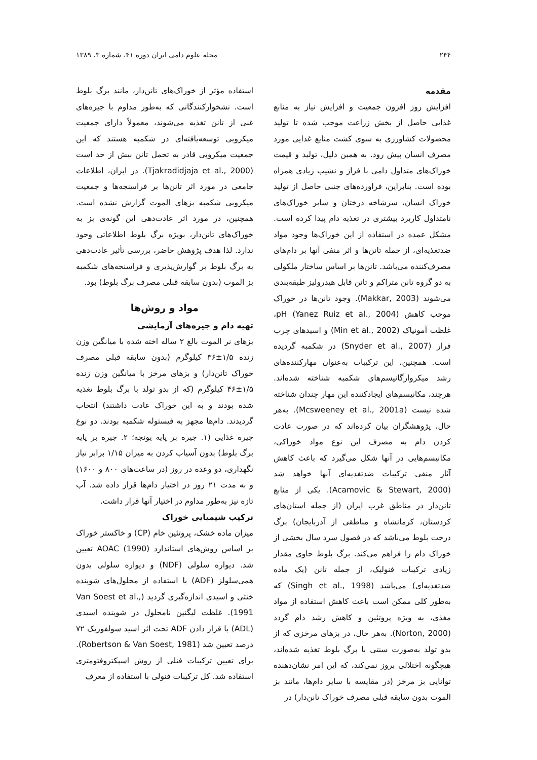۲۴۴ مجله علوم دامی ایران دوره ۴۱، شماره ۳، ۱۳۸۹
مقدمه
افزایش روز افزون جمعیت و افزایش نیاز به منابع غذایی حاصل از بخش زراعت موجب شده تا تولید محصولات کشاورزی به سوی کشت منابع غذایی مورد مصرف انسان پیش رود. به همین دلیل، تولید و قیمت خوراک‌های متداول دامی با فراز و نشیب زیادی همراه بوده است. بنابراین، فراورده‌های جنبی حاصل از تولید خوراک انسان، سرشاخه درختان و سایر خوراک‌های نامتداول کاربرد بیشتری در تغذیه دام پیدا کرده است. مشکل عمده در استفاده از این خوراک‌ها وجود مواد ضدتغذیه‌ای، از جمله تانن‌ها و اثر منفی آنها بر دام‌های مصرف‌کننده می‌باشد. تانن‌ها بر اساس ساختار ملکولی به دو گروه تانن متراکم و تانن قابل هیدرولیز طبقه‌بندی می‌شوند (Makkar, 2003). وجود تانن‌ها در خوراک موجب کاهش pH (Yanez Ruiz et al., 2004)، غلظت آمونیاک (Min et al., 2002) و اسیدهای چرب فرار (Snyder et al., 2007) در شکمبه گردیده است. همچنین، این ترکیبات به‌عنوان مهارکننده‌های رشد میکروارگانیسم‌های شکمبه شناخته شده‌اند. هرچند، مکانیسم‌های ایجادکننده این مهار چندان شناخته شده نیست (Mcsweeney et al., 2001a). به‌هر حال، پژوهشگران بیان کرده‌اند که در صورت عادت کردن دام به مصرف این نوع مواد خوراکی، مکانیسم‌هایی در آنها شکل می‌گیرد که باعث کاهش آثار منفی ترکیبات ضدتغذیه‌ای آنها خواهد شد (Acamovic & Stewart, 2000). یکی از منابع تانن‌دار در مناطق غرب ایران (از جمله استان‌های کردستان، کرمانشاه و مناطقی از آذربایجان) برگ درخت بلوط می‌باشد که در فصول سرد سال بخشی از خوراک دام را فراهم می‌کند. برگ بلوط حاوی مقدار زیادی ترکیبات فنولیک، از جمله تانن (یک ماده ضدتغذیه‌ای) می‌باشد (Singh et al., 1998) که به‌طور کلی ممکن است باعث کاهش استفاده از مواد مغذی، به ویژه پروتئین و کاهش رشد دام گردد (Norton, 2000). به‌هر حال، در بزهای مرخزی که از بدو تولد به‌صورت سنتی با برگ بلوط تغذیه شده‌اند، هیچگونه اختلالی بروز نمی‌کند، که این امر نشان‌دهنده توانایی بز مرخز (در مقایسه با سایر دام‌ها، مانند بز الموت بدون سابقه قبلی مصرف خوراک تانن‌دار) در
استفاده مؤثر از خوراک‌های تانن‌دار، مانند برگ بلوط است. نشخوارکنندگانی که به‌طور مداوم با جیره‌های غنی از تانن تغذیه می‌شوند، معمولاً دارای جمعیت میکروبی توسعه‌یافته‌ای در شکمبه هستند که این جمعیت میکروبی قادر به تحمل تانن بیش از حد است (Tjakradidjaja et al., 2000). در ایران، اطلاعات جامعی در مورد اثر تانن‌ها بر فراسنجه‌ها و جمعیت میکروبی شکمبه بزهای الموت گزارش نشده است. همچنین، در مورد اثر عادت‌دهی این گونه‌ی بز به خوراک‌های تانن‌دار، بویژه برگ بلوط اطلاعاتی وجود ندارد. لذا هدف پژوهش حاضر، بررسی تأثیر عادت‌دهی به برگ بلوط بر گوارش‌پذیری و فراسنجه‌های شکمبه بز الموت (بدون سابقه قبلی مصرف برگ بلوط) بود.
مواد و روش‌ها
تهیه دام و جیره‌های آزمایشی
بزهای نر الموت بالغ ۲ ساله اخته شده با میانگین وزن زنده ۱/۵±۳۶ کیلوگرم (بدون سابقه قبلی مصرف خوراک تانن‌دار) و بزهای مرخز با میانگین وزن زنده ۱/۵±۴۶ کیلوگرم (که از بدو تولد با برگ بلوط تغذیه شده بودند و به این خوراک عادت داشتند) انتخاب گردیدند. دام‌ها مجهز به فیستوله شکمبه بودند. دو نوع جیره غذایی (۱. جیره بر پایه یونجه؛ ۲. جیره بر پایه برگ بلوط) بدون آسیاب کردن به میزان ۱/۱۵ برابر نیاز نگهداری، دو وعده در روز (در ساعت‌های ۸۰۰ و ۱۶۰۰) و به مدت ۲۱ روز در اختیار دام‌ها قرار داده شد. آب تازه نیز به‌طور مداوم در اختیار آنها قرار داشت.
ترکیب شیمیایی خوراک
میزان ماده خشک، پروتئین خام (CP) و خاکستر خوراک بر اساس روش‌های استاندارد AOAC (1990) تعیین شد. دیواره سلولی (NDF) و دیواره سلولی بدون همی‌سلولز (ADF) با استفاده از محلول‌های شوینده خنثی و اسیدی اندازه‌گیری گردید (Van Soest et al., 1991). غلظت لیگنین نامحلول در شوینده اسیدی (ADL) با قرار دادن ADF تحت اثر اسید سولفوریک ۷۲ درصد تعیین شد (Robertson & Van Soest, 1981). برای تعیین ترکیبات فنلی از روش اسپکتروفتومتری استفاده شد. کل ترکیبات فنولی با استفاده از معرف